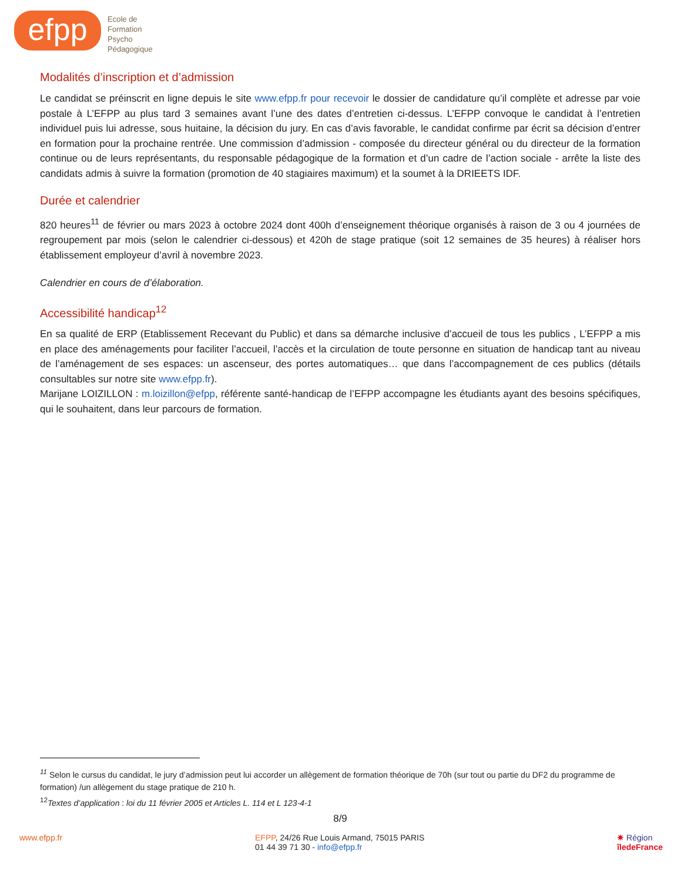efpp
Ecole de
Formation
Psycho
Pédagogique
Modalités d’inscription et d’admission
Le candidat se préinscrit en ligne depuis le site www.efpp.fr pour recevoir le dossier de candidature qu’il complète et adresse par voie postale à L’EFPP au plus tard 3 semaines avant l’une des dates d’entretien ci-dessus. L’EFPP convoque le candidat à l’entretien individuel puis lui adresse, sous huitaine, la décision du jury. En cas d’avis favorable, le candidat confirme par écrit sa décision d’entrer en formation pour la prochaine rentrée. Une commission d’admission - composée du directeur général ou du directeur de la formation continue ou de leurs représentants, du responsable pédagogique de la formation et d’un cadre de l’action sociale - arrête la liste des candidats admis à suivre la formation (promotion de 40 stagiaires maximum) et la soumet à la DRIEETS IDF.
Durée et calendrier
820 heures<sup>11</sup> de février ou mars 2023 à octobre 2024 dont 400h d’enseignement théorique organisés à raison de 3 ou 4 journées de regroupement par mois (selon le calendrier ci-dessous) et 420h de stage pratique (soit 12 semaines de 35 heures) à réaliser hors établissement employeur d’avril à novembre 2023.
Calendrier en cours de d’élaboration.
Accessibilité handicap<sup>12</sup>
En sa qualité de ERP (Etablissement Recevant du Public) et dans sa démarche inclusive d’accueil de tous les publics , L’EFPP a mis en place des aménagements pour faciliter l’accueil, l’accès et la circulation de toute personne en situation de handicap tant au niveau de l’aménagement de ses espaces: un ascenseur, des portes automatiques… que dans l’accompagnement de ces publics (détails consultables sur notre site www.efpp.fr).
Marijane LOIZILLON : m.loizillon@efpp, référente santé-handicap de l’EFPP accompagne les étudiants ayant des besoins spécifiques, qui le souhaitent, dans leur parcours de formation.
<sup>11</sup> Selon le cursus du candidat, le jury d’admission peut lui accorder un allègement de formation théorique de 70h (sur tout ou partie du DF2 du programme de formation) /un allègement du stage pratique de 210 h.
<sup>12</sup> Textes d’application : loi du 11 février 2005 et Articles L. 114 et L 123-4-1
8/9
www.efpp.fr EFPP, 24/26 Rue Louis Armand, 75015 PARIS
01 44 39 71 30 - info@efpp.fr
✷ Région
îledeFrance